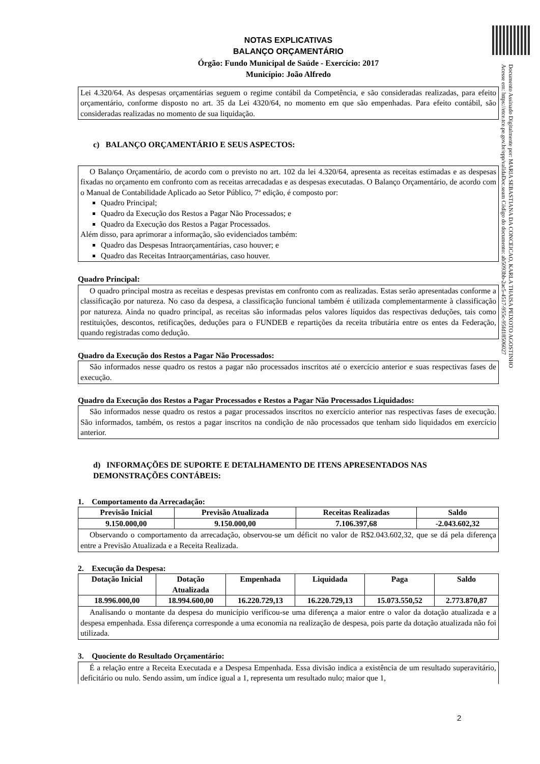Documento Assinado Digitalmente por: MARIA SEBASTIANA DA CONCEICAO, KARLA THAISA PEIXOTO AGOSTINHO
Acesse em: https://etce.tce.pe.gov.br/epp/validaDoc.seam Código do documento: ab5093bb-2ac5-4517-955c-95fd18506027
NOTAS EXPLICATIVAS
BALANÇO ORÇAMENTÁRIO
Órgão: Fundo Municipal de Saúde - Exercício: 2017
Município: João Alfredo
Lei 4.320/64. As despesas orçamentárias seguem o regime contábil da Competência, e são consideradas realizadas, para efeito orçamentário, conforme disposto no art. 35 da Lei 4320/64, no momento em que são empenhadas. Para efeito contábil, são consideradas realizadas no momento de sua liquidação.
c) BALANÇO ORÇAMENTÁRIO E SEUS ASPECTOS:
O Balanço Orçamentário, de acordo com o previsto no art. 102 da lei 4.320/64, apresenta as receitas estimadas e as despesas fixadas no orçamento em confronto com as receitas arrecadadas e as despesas executadas. O Balanço Orçamentário, de acordo com o Manual de Contabilidade Aplicado ao Setor Público, 7ª edição, é composto por:
Quadro Principal;
Quadro da Execução dos Restos a Pagar Não Processados; e
Quadro da Execução dos Restos a Pagar Processados.
Além disso, para aprimorar a informação, são evidenciados também:
Quadro das Despesas Intraorçamentárias, caso houver; e
Quadro das Receitas Intraorçamentárias, caso houver.
Quadro Principal:
O quadro principal mostra as receitas e despesas previstas em confronto com as realizadas. Estas serão apresentadas conforme a classificação por natureza. No caso da despesa, a classificação funcional também é utilizada complementarmente à classificação por natureza. Ainda no quadro principal, as receitas são informadas pelos valores líquidos das respectivas deduções, tais como restituições, descontos, retificações, deduções para o FUNDEB e repartições da receita tributária entre os entes da Federação, quando registradas como dedução.
Quadro da Execução dos Restos a Pagar Não Processados:
São informados nesse quadro os restos a pagar não processados inscritos até o exercício anterior e suas respectivas fases de execução.
Quadro da Execução dos Restos a Pagar Processados e Restos a Pagar Não Processados Liquidados:
São informados nesse quadro os restos a pagar processados inscritos no exercício anterior nas respectivas fases de execução. São informados, também, os restos a pagar inscritos na condição de não processados que tenham sido liquidados em exercício anterior.
d) INFORMAÇÕES DE SUPORTE E DETALHAMENTO DE ITENS APRESENTADOS NAS DEMONSTRAÇÕES CONTÁBEIS:
1. Comportamento da Arrecadação:
| Previsão Inicial | Previsão Atualizada | Receitas Realizadas | Saldo |
| --- | --- | --- | --- |
| 9.150.000,00 | 9.150.000,00 | 7.106.397,68 | -2.043.602,32 |
Observando o comportamento da arrecadação, observou-se um déficit no valor de R$2.043.602,32, que se dá pela diferença entre a Previsão Atualizada e a Receita Realizada.
2. Execução da Despesa:
| Dotação Inicial | Dotação Atualizada | Empenhada | Liquidada | Paga | Saldo |
| --- | --- | --- | --- | --- | --- |
| 18.996.000,00 | 18.994.600,00 | 16.220.729,13 | 16.220.729,13 | 15.073.550,52 | 2.773.870,87 |
Analisando o montante da despesa do município verificou-se uma diferença a maior entre o valor da dotação atualizada e a despesa empenhada. Essa diferença corresponde a uma economia na realização de despesa, pois parte da dotação atualizada não foi utilizada.
3. Quociente do Resultado Orçamentário:
É a relação entre a Receita Executada e a Despesa Empenhada. Essa divisão indica a existência de um resultado superavitário, deficitário ou nulo. Sendo assim, um índice igual a 1, representa um resultado nulo; maior que 1,
2